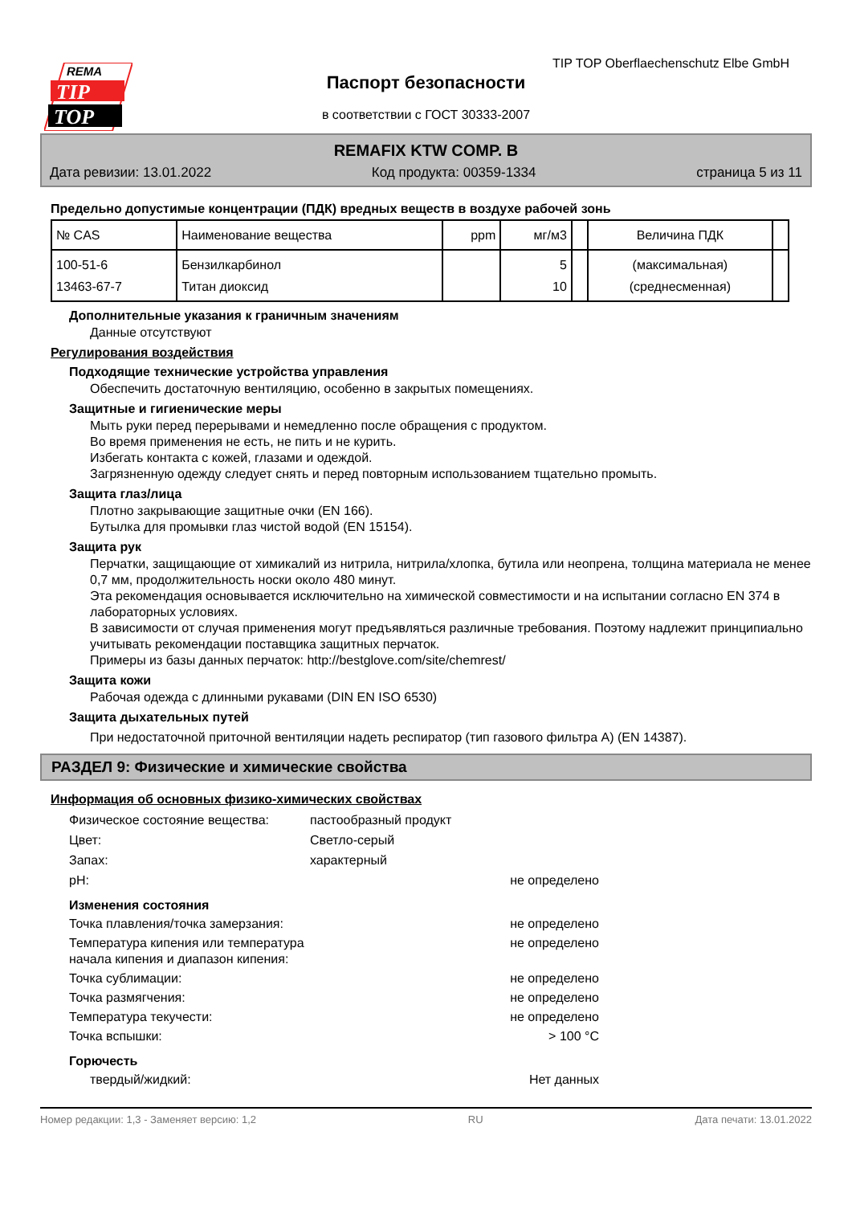REMA
TIP
TOP
TIP TOP Oberflaechenschutz Elbe GmbH
Паспорт безопасности
в соответствии с ГОСТ 30333-2007
REMAFIX KTW COMP. B
Дата ревизии: 13.01.2022 Код продукта: 00359-1334 страница 5 из 11
Предельно допустимые концентрации (ПДК) вредных веществ в воздухе рабочей зонь
| № CAS | Наименование вещества | ppm | мг/м3 | | Величина ПДК | |
| --- | --- | --- | --- | --- | --- | --- |
| 100-51-6 13463-67-7 | Бензилкарбинол Титан диоксид | | 5 10 | | (максимальная) (среднесменная) | |
Дополнительные указания к граничным значениям
Данные отсутствуют
Регулирования воздействия
Подходящие технические устройства управления
Обеспечить достаточную вентиляцию, особенно в закрытых помещениях.
Защитные и гигиенические меры
Мыть руки перед перерывами и немедленно после обращения с продуктом.
Во время применения не есть, не пить и не курить.
Избегать контакта с кожей, глазами и одеждой.
Загрязненную одежду следует снять и перед повторным использованием тщательно промыть.
Защита глаз/лица
Плотно закрывающие защитные очки (EN 166).
Бутылка для промывки глаз чистой водой (EN 15154).
Защита рук
Перчатки, защищающие от химикалий из нитрила, нитрила/хлопка, бутила или неопрена, толщина материала не менее 0,7 мм, продолжительность носки около 480 минут.
Эта рекомендация основывается исключительно на химической совместимости и на испытании согласно EN 374 в лабораторных условиях.
В зависимости от случая применения могут предъявляться различные требования. Поэтому надлежит принципиально учитывать рекомендации поставщика защитных перчаток.
Примеры из базы данных перчаток: http://bestglove.com/site/chemrest/
Защита кожи
Рабочая одежда с длинными рукавами (DIN EN ISO 6530)
Защита дыхательных путей
При недостаточной приточной вентиляции надеть респиратор (тип газового фильтра A) (EN 14387).
РАЗДЕЛ 9: Физические и химические свойства
Информация об основных физико-химических свойствах
Физическое состояние вещества: пастообразный продукт
Цвет: Светло-серый
Запах: характерный
pH: не определено
Изменения состояния
Точка плавления/точка замерзания: не определено
Температура кипения или температура начала кипения и диапазон кипения: не определено
Точка сублимации: не определено
Точка размягчения: не определено
Температура текучести: не определено
Точка вспышки: > 100 °C
Горючесть
твердый/жидкий: Нет данных
Номер редакции: 1,3 - Заменяет версию: 1,2 RU Дата печати: 13.01.2022